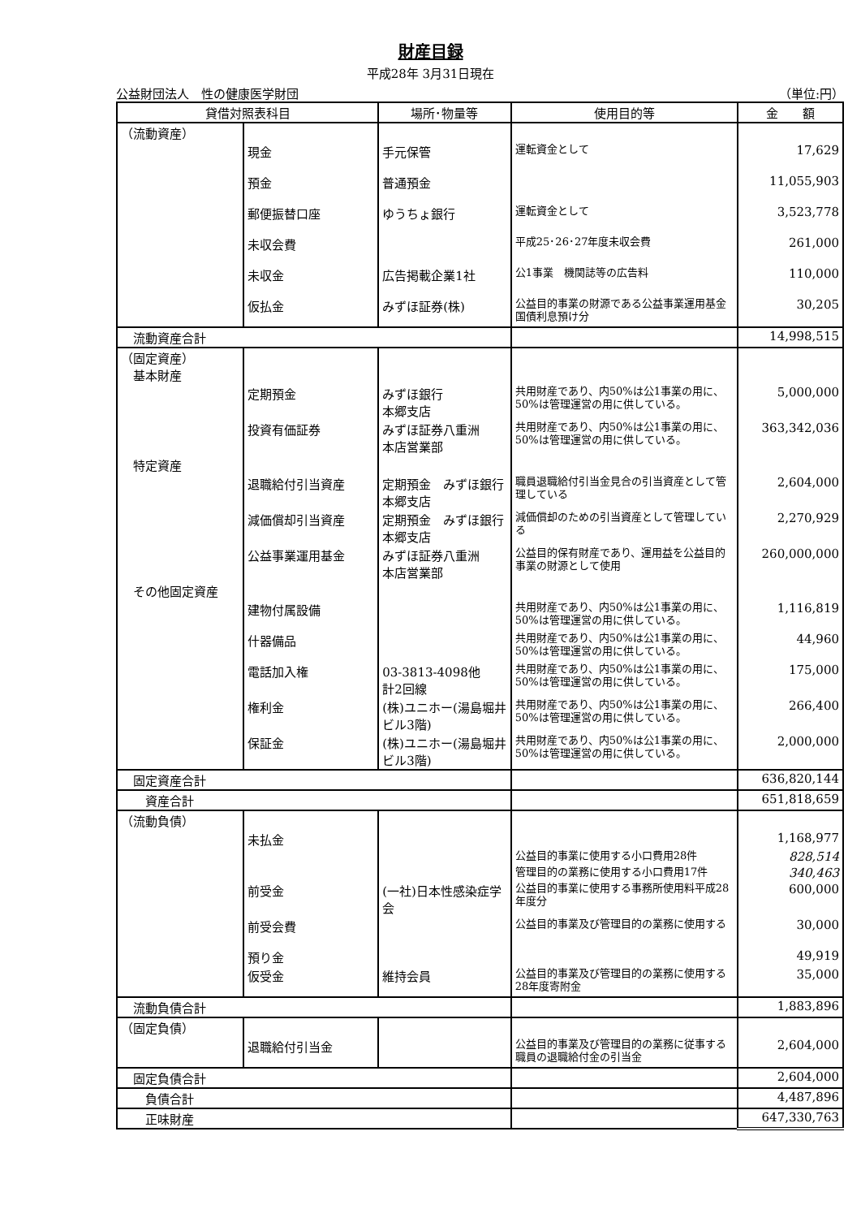財産目録
平成28年 3月31日現在
公益財団法人　性の健康医学財団 （単位:円）
| 貸借対照表科目 | | 場所･物量等 | 使用目的等 | 金 額 |
| --- | --- | --- | --- | --- |
| （流動資産） | | | | |
| | 現金 | 手元保管 | 運転資金として | 17,629 |
| | 預金 | 普通預金 | | 11,055,903 |
| | 郵便振替口座 | ゆうちょ銀行 | 運転資金として | 3,523,778 |
| | 未収会費 | | 平成25･26･27年度未収会費 | 261,000 |
| | 未収金 | 広告掲載企業1社 | 公1事業 機関誌等の広告料 | 110,000 |
| | 仮払金 | みずほ証券(株) | 公益目的事業の財源である公益事業運用基金国債利息預け分 | 30,205 |
| 流動資産合計 | | | | 14,998,515 |
| （固定資産） 基本財産 | | | | |
| | 定期預金 | みずほ銀行 本郷支店 | 共用財産であり、内50%は公1事業の用に、50%は管理運営の用に供している。 | 5,000,000 |
| | 投資有価証券 | みずほ証券八重洲 本店営業部 | 共用財産であり、内50%は公1事業の用に、50%は管理運営の用に供している。 | 363,342,036 |
| 特定資産 | | | | |
| | 退職給付引当資産 | 定期預金 みずほ銀行本郷支店 | 職員退職給付引当金見合の引当資産として管理している | 2,604,000 |
| | 減価償却引当資産 | 定期預金 みずほ銀行本郷支店 | 減価償却のための引当資産として管理している | 2,270,929 |
| | 公益事業運用基金 | みずほ証券八重洲 本店営業部 | 公益目的保有財産であり、運用益を公益目的事業の財源として使用 | 260,000,000 |
| その他固定資産 | | | | |
| | 建物付属設備 | | 共用財産であり、内50%は公1事業の用に、50%は管理運営の用に供している。 | 1,116,819 |
| | 什器備品 | | 共用財産であり、内50%は公1事業の用に、50%は管理運営の用に供している。 | 44,960 |
| | 電話加入権 | 03-3813-4098他 計2回線 | 共用財産であり、内50%は公1事業の用に、50%は管理運営の用に供している。 | 175,000 |
| | 権利金 | (株)ユニホー(湯島堀井ビル3階) | 共用財産であり、内50%は公1事業の用に、50%は管理運営の用に供している。 | 266,400 |
| | 保証金 | (株)ユニホー(湯島堀井ビル3階) | 共用財産であり、内50%は公1事業の用に、50%は管理運営の用に供している。 | 2,000,000 |
| 固定資産合計 | | | | 636,820,144 |
| 資産合計 | | | | 651,818,659 |
| （流動負債） | | | | |
| | 未払金 | | | 1,168,977 |
| | | | 公益目的事業に使用する小口費用28件 | 828,514 |
| | | | 管理目的の業務に使用する小口費用17件 | 340,463 |
| | 前受金 | (一社)日本性感染症学会 | 公益目的事業に使用する事務所使用料平成28年度分 | 600,000 |
| | 前受会費 | | 公益目的事業及び管理目的の業務に使用する | 30,000 |
| | 預り金 | | | 49,919 |
| | 仮受金 | 維持会員 | 公益目的事業及び管理目的の業務に使用する 28年度寄附金 | 35,000 |
| 流動負債合計 | | | | 1,883,896 |
| （固定負債） | | | | |
| | 退職給付引当金 | | 公益目的事業及び管理目的の業務に従事する職員の退職給付金の引当金 | 2,604,000 |
| 固定負債合計 | | | | 2,604,000 |
| 負債合計 | | | | 4,487,896 |
| 正味財産 | | | | 647,330,763 |